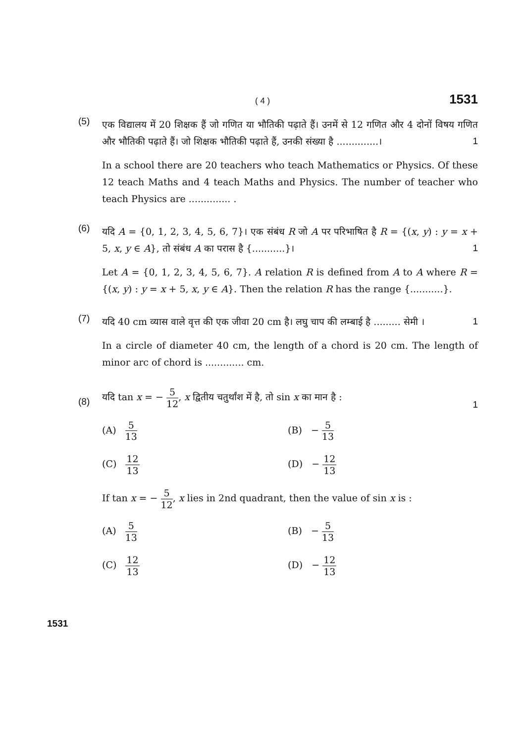( 4 ) 1531
(5)
एक विद्यालय में 20 शिक्षक हैं जो गणित या भौतिकी पढ़ाते हैं। उनमें से 12 गणित और 4 दोनों विषय गणित और भौतिकी पढ़ाते हैं। जो शिक्षक भौतिकी पढ़ाते हैं, उनकी संख्या है ..............। 1
In a school there are 20 teachers who teach Mathematics or Physics. Of these 12 teach Maths and 4 teach Maths and Physics. The number of teacher who teach Physics are .............. .
(6)
यदि A = {0, 1, 2, 3, 4, 5, 6, 7}। एक संबंध R जो A पर परिभाषित है R = {(x, y) : y = x + 5, x, y ∈ A}, तो संबंध A का परास है {...........}। 1
Let A = {0, 1, 2, 3, 4, 5, 6, 7}. A relation R is defined from A to A where R = {(x, y) : y = x + 5, x, y ∈ A}. Then the relation R has the range {...........}.
(7)
यदि 40 cm व्यास वाले वृत्त की एक जीवा 20 cm है। लघु चाप की लम्बाई है ......... सेमी । 1
In a circle of diameter 40 cm, the length of a chord is 20 cm. The length of minor arc of chord is ............. cm.
(8)
यदि tan x = − 5 12, x द्वितीय चतुर्थांश में है, तो sin x का मान है : 1
(A) 5 13
(B) − 5 13
(C) 12 13
(D) − 12 13
If tan x = − 5 12, x lies in 2nd quadrant, then the value of sin x is :
(A) 5 13
(B) − 5 13
(C) 12 13
(D) − 12 13
1531